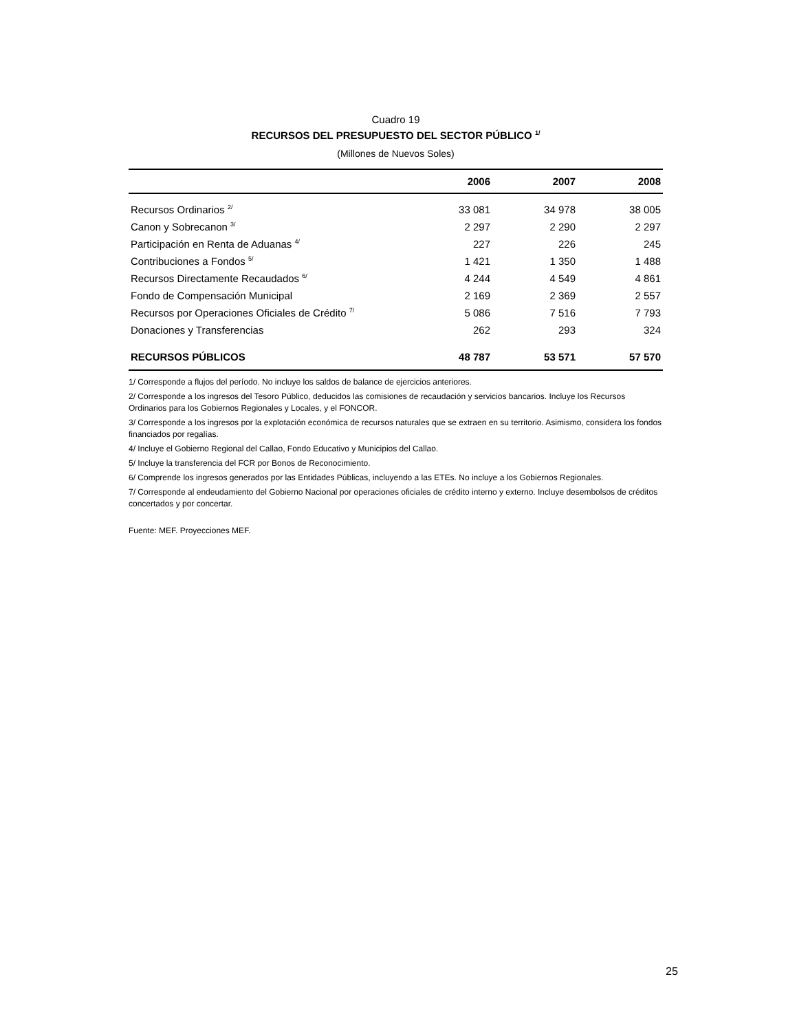Cuadro 19
RECURSOS DEL PRESUPUESTO DEL SECTOR PÚBLICO <sup>1/</sup>
(Millones de Nuevos Soles)
| | 2006 | 2007 | 2008 |
| --- | --- | --- | --- |
| Recursos Ordinarios <sup>2/</sup> | 33 081 | 34 978 | 38 005 |
| Canon y Sobrecanon <sup>3/</sup> | 2 297 | 2 290 | 2 297 |
| Participación en Renta de Aduanas <sup>4/</sup> | 227 | 226 | 245 |
| Contribuciones a Fondos <sup>5/</sup> | 1 421 | 1 350 | 1 488 |
| Recursos Directamente Recaudados <sup>6/</sup> | 4 244 | 4 549 | 4 861 |
| Fondo de Compensación Municipal | 2 169 | 2 369 | 2 557 |
| Recursos por Operaciones Oficiales de Crédito <sup>7/</sup> | 5 086 | 7 516 | 7 793 |
| Donaciones y Transferencias | 262 | 293 | 324 |
| RECURSOS PÚBLICOS | 48 787 | 53 571 | 57 570 |
1/ Corresponde a flujos del período. No incluye los saldos de balance de ejercicios anteriores.
2/ Corresponde a los ingresos del Tesoro Público, deducidos las comisiones de recaudación y servicios bancarios. Incluye los Recursos Ordinarios para los Gobiernos Regionales y Locales, y el FONCOR.
3/ Corresponde a los ingresos por la explotación económica de recursos naturales que se extraen en su territorio. Asimismo, considera los fondos financiados por regalías.
4/ Incluye el Gobierno Regional del Callao, Fondo Educativo y Municipios del Callao.
5/ Incluye la transferencia del FCR por Bonos de Reconocimiento.
6/ Comprende los ingresos generados por las Entidades Públicas, incluyendo a las ETEs. No incluye a los Gobiernos Regionales.
7/ Corresponde al endeudamiento del Gobierno Nacional por operaciones oficiales de crédito interno y externo. Incluye desembolsos de créditos concertados y por concertar.
Fuente: MEF. Proyecciones MEF.
25